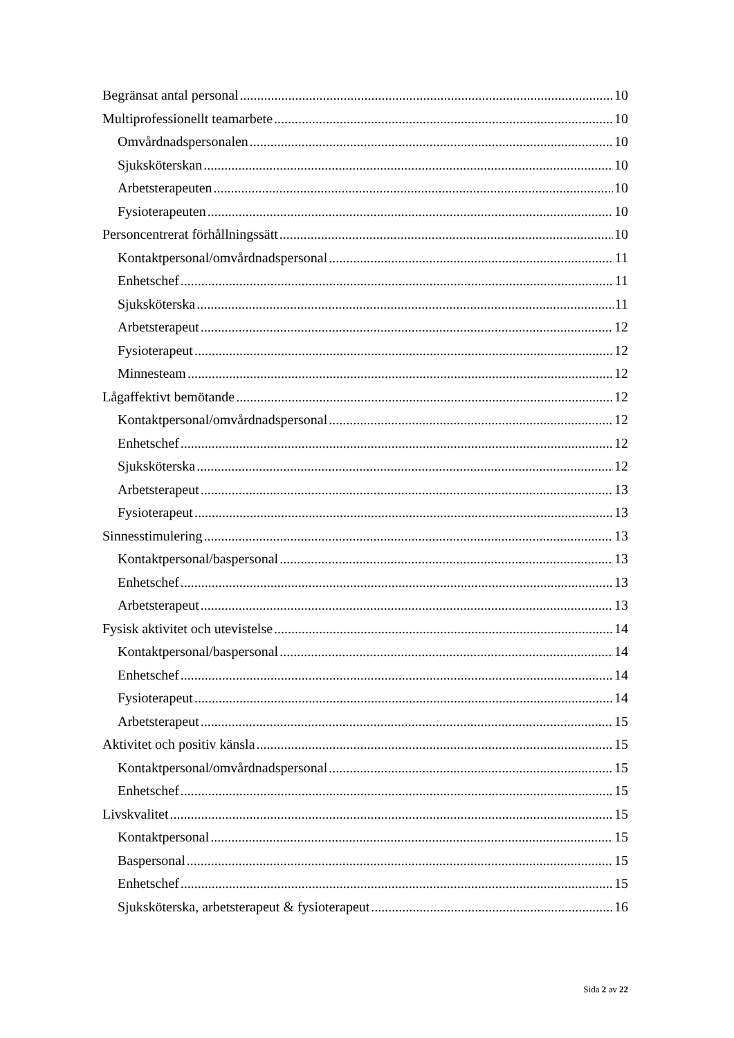Begränsat antal personal 10
Multiprofessionellt teamarbete 10
Omvårdnadspersonalen 10
Sjuksköterskan 10
Arbetsterapeuten 10
Fysioterapeuten 10
Personcentrerat förhållningssätt 10
Kontaktpersonal/omvårdnadspersonal 11
Enhetschef 11
Sjuksköterska 11
Arbetsterapeut 12
Fysioterapeut 12
Minnesteam 12
Lågaffektivt bemötande 12
Kontaktpersonal/omvårdnadspersonal 12
Enhetschef 12
Sjuksköterska 12
Arbetsterapeut 13
Fysioterapeut 13
Sinnesstimulering 13
Kontaktpersonal/baspersonal 13
Enhetschef 13
Arbetsterapeut 13
Fysisk aktivitet och utevistelse 14
Kontaktpersonal/baspersonal 14
Enhetschef 14
Fysioterapeut 14
Arbetsterapeut 15
Aktivitet och positiv känsla 15
Kontaktpersonal/omvårdnadspersonal 15
Enhetschef 15
Livskvalitet 15
Kontaktpersonal 15
Baspersonal 15
Enhetschef 15
Sjuksköterska, arbetsterapeut & fysioterapeut 16
Sida 2 av 22